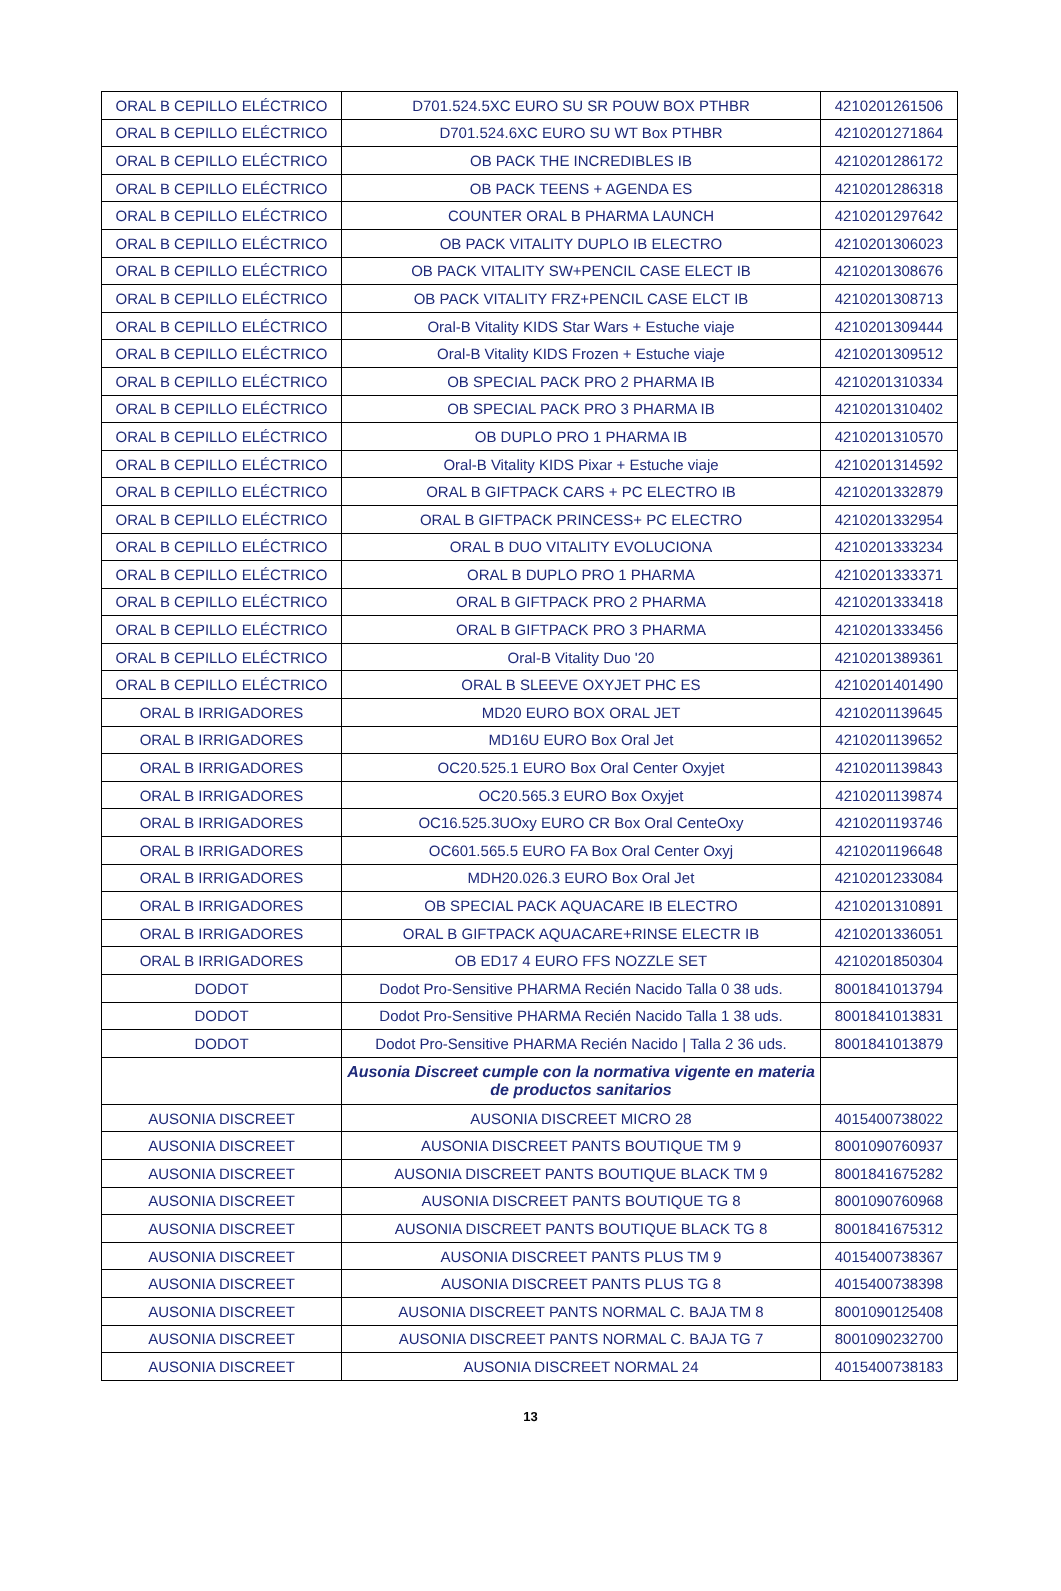| ORAL B CEPILLO ELÉCTRICO | D701.524.5XC EURO SU SR POUW BOX PTHBR | 4210201261506 |
| ORAL B CEPILLO ELÉCTRICO | D701.524.6XC EURO SU WT Box PTHBR | 4210201271864 |
| ORAL B CEPILLO ELÉCTRICO | OB PACK THE INCREDIBLES IB | 4210201286172 |
| ORAL B CEPILLO ELÉCTRICO | OB PACK TEENS + AGENDA ES | 4210201286318 |
| ORAL B CEPILLO ELÉCTRICO | COUNTER ORAL B PHARMA LAUNCH | 4210201297642 |
| ORAL B CEPILLO ELÉCTRICO | OB PACK VITALITY DUPLO IB ELECTRO | 4210201306023 |
| ORAL B CEPILLO ELÉCTRICO | OB PACK VITALITY SW+PENCIL CASE ELECT IB | 4210201308676 |
| ORAL B CEPILLO ELÉCTRICO | OB PACK VITALITY FRZ+PENCIL CASE ELCT IB | 4210201308713 |
| ORAL B CEPILLO ELÉCTRICO | Oral-B Vitality KIDS Star Wars + Estuche viaje | 4210201309444 |
| ORAL B CEPILLO ELÉCTRICO | Oral-B Vitality KIDS Frozen + Estuche viaje | 4210201309512 |
| ORAL B CEPILLO ELÉCTRICO | OB SPECIAL PACK PRO 2 PHARMA IB | 4210201310334 |
| ORAL B CEPILLO ELÉCTRICO | OB SPECIAL PACK PRO 3 PHARMA IB | 4210201310402 |
| ORAL B CEPILLO ELÉCTRICO | OB DUPLO PRO 1 PHARMA IB | 4210201310570 |
| ORAL B CEPILLO ELÉCTRICO | Oral-B Vitality KIDS Pixar + Estuche viaje | 4210201314592 |
| ORAL B CEPILLO ELÉCTRICO | ORAL B GIFTPACK CARS + PC ELECTRO IB | 4210201332879 |
| ORAL B CEPILLO ELÉCTRICO | ORAL B GIFTPACK PRINCESS+ PC ELECTRO | 4210201332954 |
| ORAL B CEPILLO ELÉCTRICO | ORAL B DUO VITALITY EVOLUCIONA | 4210201333234 |
| ORAL B CEPILLO ELÉCTRICO | ORAL B DUPLO PRO 1 PHARMA | 4210201333371 |
| ORAL B CEPILLO ELÉCTRICO | ORAL B GIFTPACK PRO 2 PHARMA | 4210201333418 |
| ORAL B CEPILLO ELÉCTRICO | ORAL B GIFTPACK PRO 3 PHARMA | 4210201333456 |
| ORAL B CEPILLO ELÉCTRICO | Oral-B Vitality Duo '20 | 4210201389361 |
| ORAL B CEPILLO ELÉCTRICO | ORAL B SLEEVE OXYJET PHC ES | 4210201401490 |
| ORAL B IRRIGADORES | MD20 EURO BOX ORAL JET | 4210201139645 |
| ORAL B IRRIGADORES | MD16U EURO Box Oral Jet | 4210201139652 |
| ORAL B IRRIGADORES | OC20.525.1 EURO Box Oral Center Oxyjet | 4210201139843 |
| ORAL B IRRIGADORES | OC20.565.3 EURO Box Oxyjet | 4210201139874 |
| ORAL B IRRIGADORES | OC16.525.3UOxy EURO CR Box Oral CenteOxy | 4210201193746 |
| ORAL B IRRIGADORES | OC601.565.5 EURO FA Box Oral Center Oxyj | 4210201196648 |
| ORAL B IRRIGADORES | MDH20.026.3 EURO Box Oral Jet | 4210201233084 |
| ORAL B IRRIGADORES | OB SPECIAL PACK AQUACARE IB ELECTRO | 4210201310891 |
| ORAL B IRRIGADORES | ORAL B GIFTPACK AQUACARE+RINSE ELECTR IB | 4210201336051 |
| ORAL B IRRIGADORES | OB ED17 4 EURO FFS NOZZLE SET | 4210201850304 |
| DODOT | Dodot Pro-Sensitive PHARMA Recién Nacido Talla 0 38 uds. | 8001841013794 |
| DODOT | Dodot Pro-Sensitive PHARMA Recién Nacido Talla 1 38 uds. | 8001841013831 |
| DODOT | Dodot Pro-Sensitive PHARMA Recién Nacido / Talla 2 36 uds. | 8001841013879 |
| | Ausonia Discreet cumple con la normativa vigente en materia de productos sanitarios | |
| AUSONIA DISCREET | AUSONIA DISCREET MICRO 28 | 4015400738022 |
| AUSONIA DISCREET | AUSONIA DISCREET PANTS BOUTIQUE TM 9 | 8001090760937 |
| AUSONIA DISCREET | AUSONIA DISCREET PANTS BOUTIQUE BLACK TM 9 | 8001841675282 |
| AUSONIA DISCREET | AUSONIA DISCREET PANTS BOUTIQUE TG 8 | 8001090760968 |
| AUSONIA DISCREET | AUSONIA DISCREET PANTS BOUTIQUE BLACK TG 8 | 8001841675312 |
| AUSONIA DISCREET | AUSONIA DISCREET PANTS PLUS TM 9 | 4015400738367 |
| AUSONIA DISCREET | AUSONIA DISCREET PANTS PLUS TG 8 | 4015400738398 |
| AUSONIA DISCREET | AUSONIA DISCREET PANTS NORMAL C. BAJA TM 8 | 8001090125408 |
| AUSONIA DISCREET | AUSONIA DISCREET PANTS NORMAL C. BAJA TG 7 | 8001090232700 |
| AUSONIA DISCREET | AUSONIA DISCREET NORMAL 24 | 4015400738183 |
13